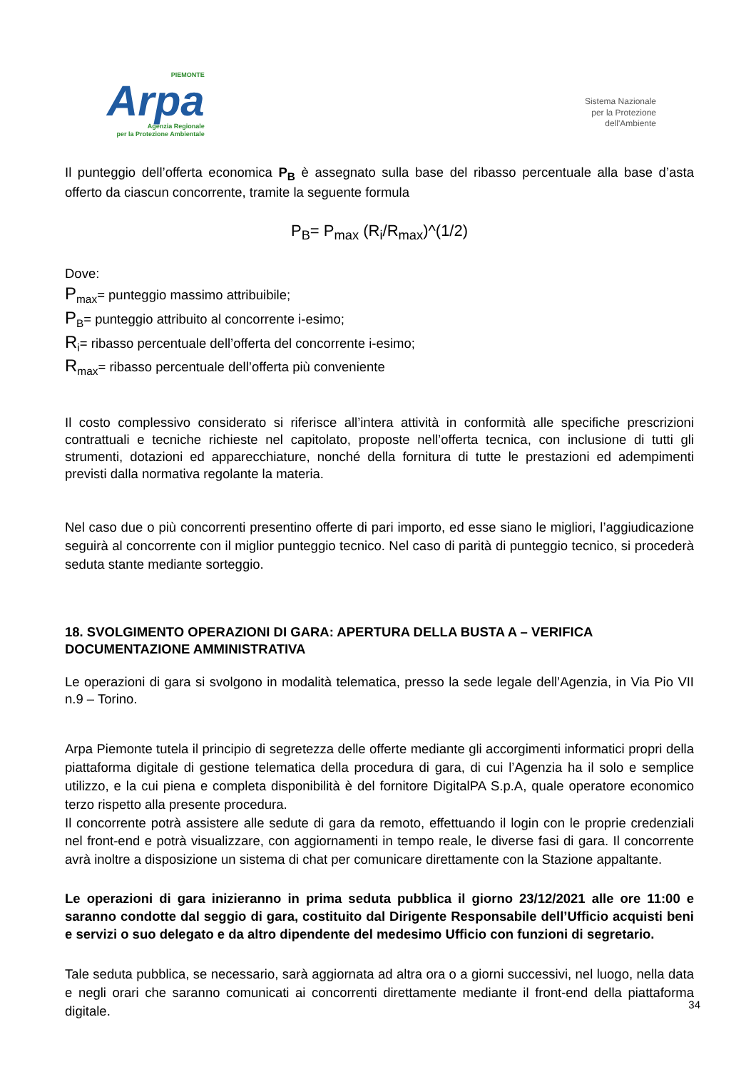PIEMONTE
Arpa
Agenzia Regionale
per la Protezione Ambientale
Sistema Nazionale
per la Protezione
dell'Ambiente
Il punteggio dell’offerta economica P<sub>B</sub> è assegnato sulla base del ribasso percentuale alla base d’asta offerto da ciascun concorrente, tramite la seguente formula
P<sub>B</sub>= P<sub>max</sub> (R<sub>i</sub>/R<sub>max</sub>)^(1/2)
Dove:
P<sub>max</sub>= punteggio massimo attribuibile;
P<sub>B</sub>= punteggio attribuito al concorrente i-esimo;
R<sub>i</sub>= ribasso percentuale dell’offerta del concorrente i-esimo;
R<sub>max</sub>= ribasso percentuale dell’offerta più conveniente
Il costo complessivo considerato si riferisce all’intera attività in conformità alle specifiche prescrizioni contrattuali e tecniche richieste nel capitolato, proposte nell’offerta tecnica, con inclusione di tutti gli strumenti, dotazioni ed apparecchiature, nonché della fornitura di tutte le prestazioni ed adempimenti previsti dalla normativa regolante la materia.
Nel caso due o più concorrenti presentino offerte di pari importo, ed esse siano le migliori, l’aggiudicazione seguirà al concorrente con il miglior punteggio tecnico. Nel caso di parità di punteggio tecnico, si procederà seduta stante mediante sorteggio.
18. SVOLGIMENTO OPERAZIONI DI GARA: APERTURA DELLA BUSTA A – VERIFICA DOCUMENTAZIONE AMMINISTRATIVA
Le operazioni di gara si svolgono in modalità telematica, presso la sede legale dell’Agenzia, in Via Pio VII n.9 – Torino.
Arpa Piemonte tutela il principio di segretezza delle offerte mediante gli accorgimenti informatici propri della piattaforma digitale di gestione telematica della procedura di gara, di cui l’Agenzia ha il solo e semplice utilizzo, e la cui piena e completa disponibilità è del fornitore DigitalPA S.p.A, quale operatore economico terzo rispetto alla presente procedura.
Il concorrente potrà assistere alle sedute di gara da remoto, effettuando il login con le proprie credenziali nel front-end e potrà visualizzare, con aggiornamenti in tempo reale, le diverse fasi di gara. Il concorrente avrà inoltre a disposizione un sistema di chat per comunicare direttamente con la Stazione appaltante.
Le operazioni di gara inizieranno in prima seduta pubblica il giorno 23/12/2021 alle ore 11:00 e saranno condotte dal seggio di gara, costituito dal Dirigente Responsabile dell’Ufficio acquisti beni e servizi o suo delegato e da altro dipendente del medesimo Ufficio con funzioni di segretario.
Tale seduta pubblica, se necessario, sarà aggiornata ad altra ora o a giorni successivi, nel luogo, nella data e negli orari che saranno comunicati ai concorrenti direttamente mediante il front-end della piattaforma digitale.
34